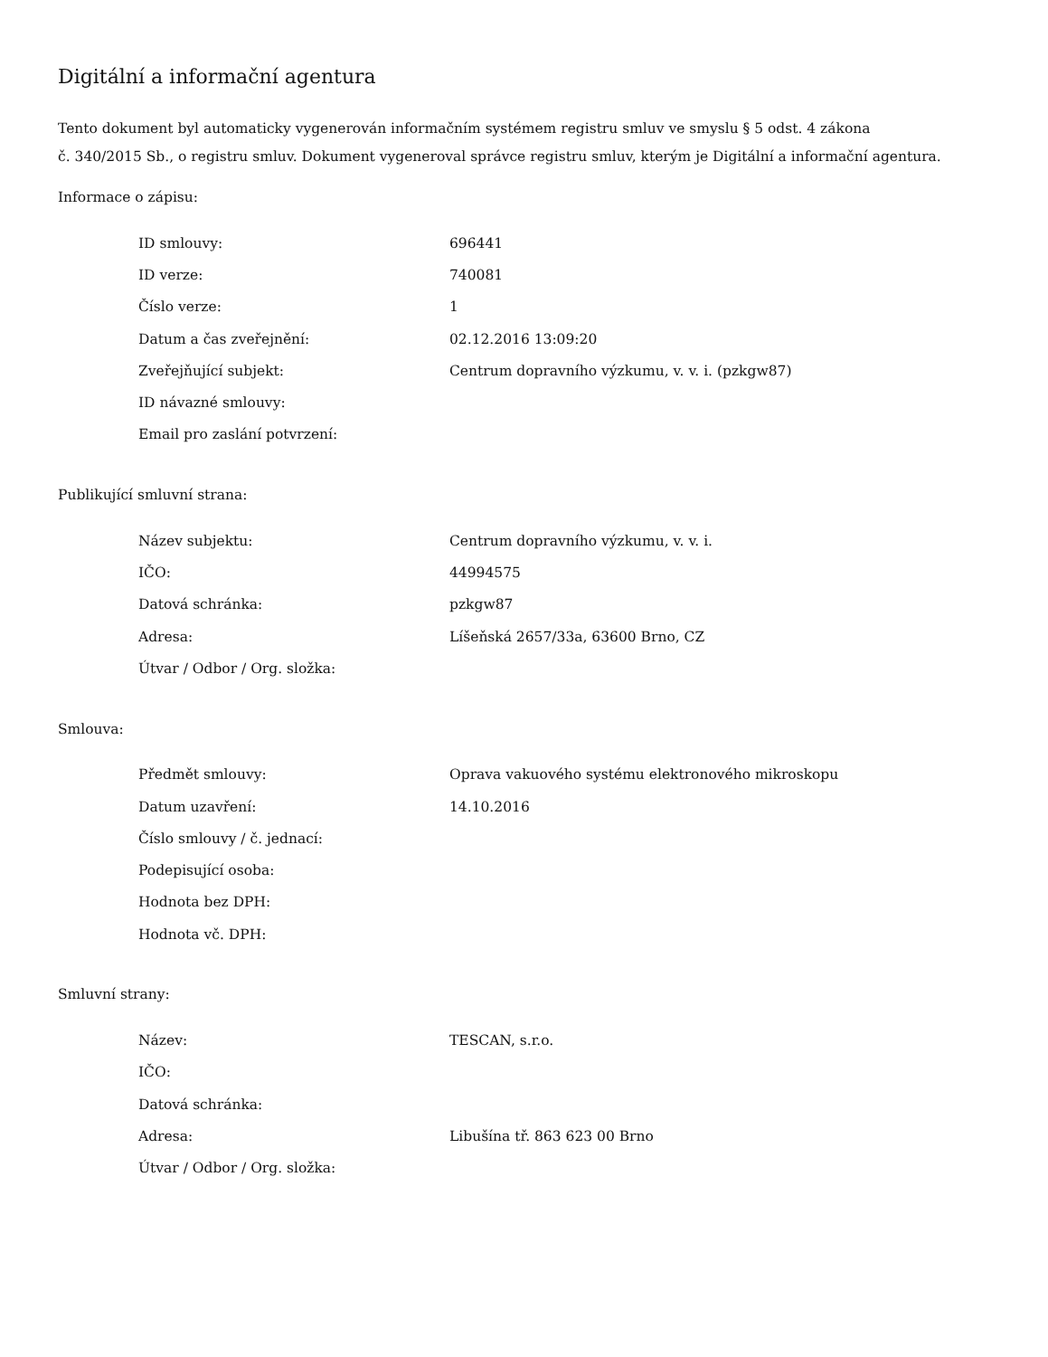Digitální a informační agentura
Tento dokument byl automaticky vygenerován informačním systémem registru smluv ve smyslu § 5 odst. 4 zákona
č. 340/2015 Sb., o registru smluv. Dokument vygeneroval správce registru smluv, kterým je Digitální a informační agentura.
Informace o zápisu:
| ID smlouvy: | 696441 |
| ID verze: | 740081 |
| Číslo verze: | 1 |
| Datum a čas zveřejnění: | 02.12.2016 13:09:20 |
| Zveřejňující subjekt: | Centrum dopravního výzkumu, v. v. i. (pzkgw87) |
| ID návazné smlouvy: | |
| Email pro zaslání potvrzení: | |
Publikující smluvní strana:
| Název subjektu: | Centrum dopravního výzkumu, v. v. i. |
| IČO: | 44994575 |
| Datová schránka: | pzkgw87 |
| Adresa: | Líšeňská 2657/33a, 63600 Brno, CZ |
| Útvar / Odbor / Org. složka: | |
Smlouva:
| Předmět smlouvy: | Oprava vakuového systému elektronového mikroskopu |
| Datum uzavření: | 14.10.2016 |
| Číslo smlouvy / č. jednací: | |
| Podepisující osoba: | |
| Hodnota bez DPH: | |
| Hodnota vč. DPH: | |
Smluvní strany:
| Název: | TESCAN, s.r.o. |
| IČO: | |
| Datová schránka: | |
| Adresa: | Libušína tř. 863 623 00 Brno |
| Útvar / Odbor / Org. složka: | |